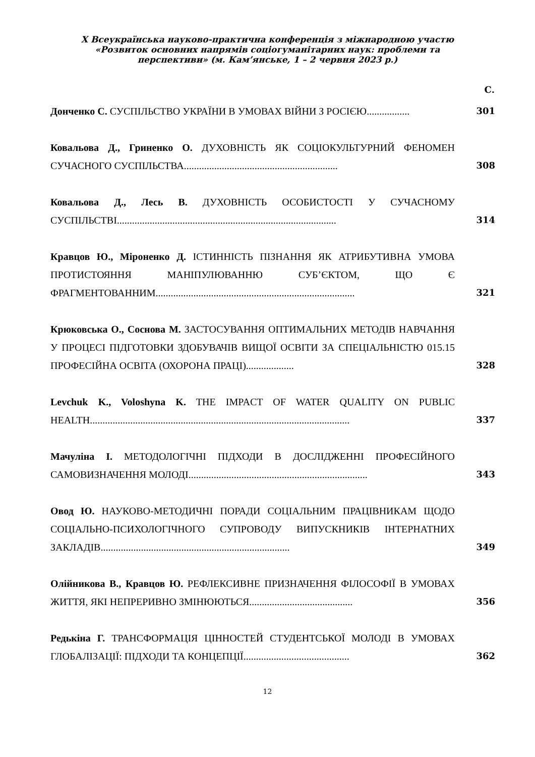Х Всеукраїнська науково-практична конференція з міжнародною участю «Розвиток основних напрямів соціогуманітарних наук: проблеми та перспективи» (м. Кам’янське, 1 – 2 червня 2023 р.)
| | С. |
| --- | --- |
| Донченко С. СУСПІЛЬСТВО УКРАЇНИ В УМОВАХ ВІЙНИ З РОСІЄЮ................. | 301 |
| Ковальова Д., Гриненко О. ДУХОВНІСТЬ ЯК СОЦІОКУЛЬТУРНИЙ ФЕНОМЕН СУЧАСНОГО СУСПІЛЬСТВА............................................................. | 308 |
| Ковальова Д., Лесь В. ДУХОВНІСТЬ ОСОБИСТОСТІ У СУЧАСНОМУ СУСПІЛЬСТВІ....................................................................................... | 314 |
| Кравцов Ю., Міроненко Д. ІСТИННІСТЬ ПІЗНАННЯ ЯК АТРИБУТИВНА УМОВА ПРОТИСТОЯННЯ МАНІПУЛЮВАННЮ СУБ’ЄКТОМ, ЩО Є ФРАГМЕНТОВАННИМ............................................................................... | 321 |
| Крюковська О., Соснова М. ЗАСТОСУВАННЯ ОПТИМАЛЬНИХ МЕТОДІВ НАВЧАННЯ У ПРОЦЕСІ ПІДГОТОВКИ ЗДОБУВАЧІВ ВИЩОЇ ОСВІТИ ЗА СПЕЦІАЛЬНІСТЮ 015.15 ПРОФЕСІЙНА ОСВІТА (ОХОРОНА ПРАЦІ)................... | 328 |
| Levchuk K., Voloshyna K. THE IMPACT OF WATER QUALITY ON PUBLIC HEALTH....................................................................................................... | 337 |
| Мачуліна І. МЕТОДОЛОГІЧНІ ПІДХОДИ В ДОСЛІДЖЕННІ ПРОФЕСІЙНОГО САМОВИЗНАЧЕННЯ МОЛОДІ....................................................................... | 343 |
| Овод Ю. НАУКОВО-МЕТОДИЧНІ ПОРАДИ СОЦІАЛЬНИМ ПРАЦІВНИКАМ ЩОДО СОЦІАЛЬНО-ПСИХОЛОГІЧНОГО СУПРОВОДУ ВИПУСКНИКІВ ІНТЕРНАТНИХ ЗАКЛАДІВ........................................................................... | 349 |
| Олійникова В., Кравцов Ю. РЕФЛЕКСИВНЕ ПРИЗНАЧЕННЯ ФІЛОСОФІЇ В УМОВАХ ЖИТТЯ, ЯКІ НЕПРЕРИВНО ЗМІНЮЮТЬСЯ......................................... | 356 |
| Редькіна Г. ТРАНСФОРМАЦІЯ ЦІННОСТЕЙ СТУДЕНТСЬКОЇ МОЛОДІ В УМОВАХ ГЛОБАЛІЗАЦІЇ: ПІДХОДИ ТА КОНЦЕПЦІЇ.......................................... | 362 |
12